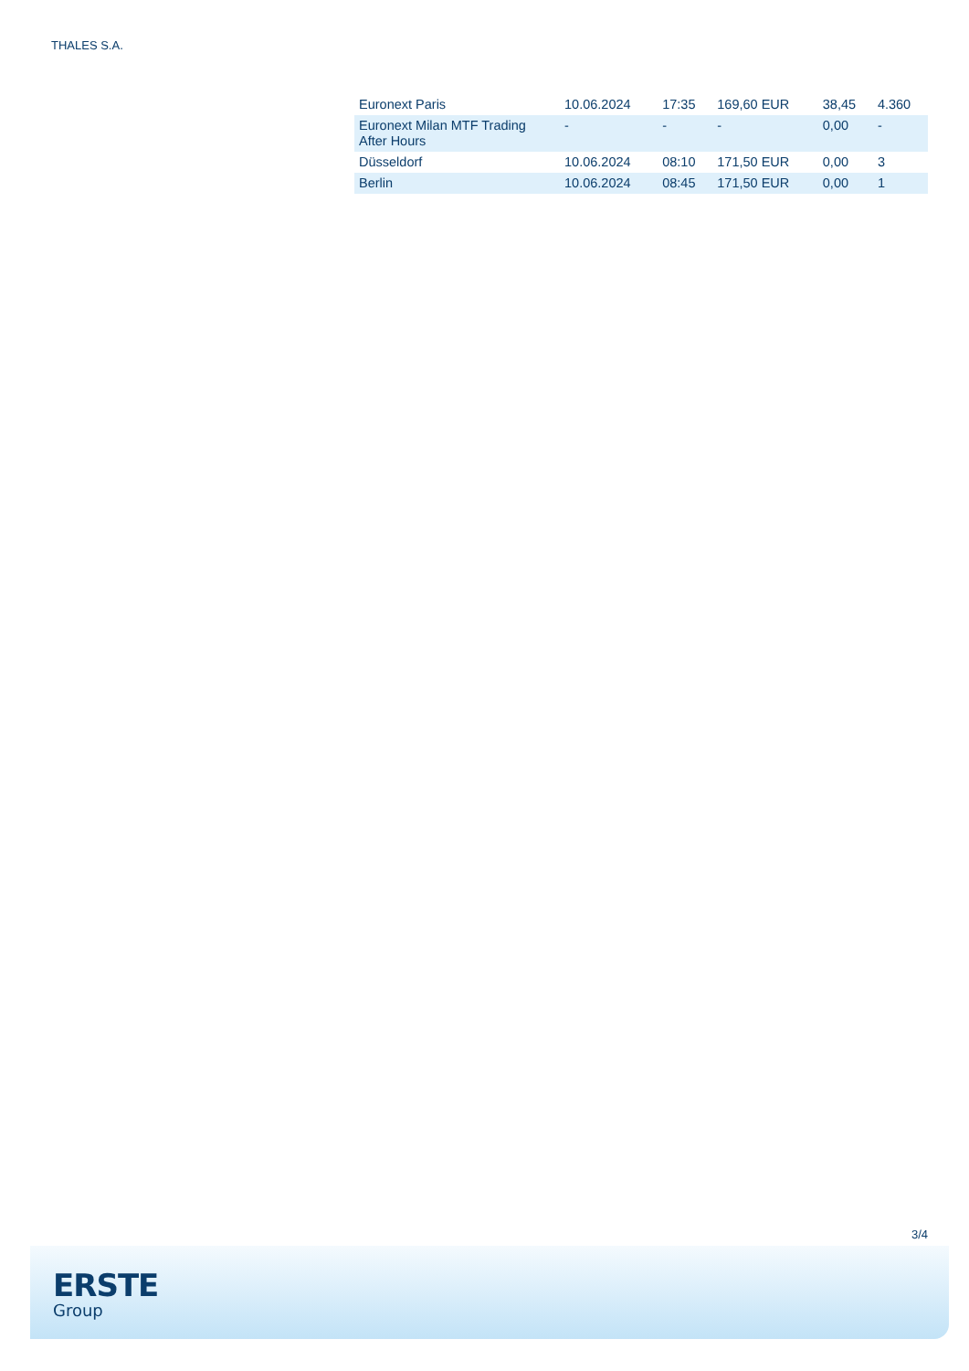THALES S.A.
| Euronext Paris | 10.06.2024 | 17:35 | 169,60 EUR | 38,45 | 4.360 |
| Euronext Milan MTF Trading After Hours | - | - | - | 0,00 | - |
| Düsseldorf | 10.06.2024 | 08:10 | 171,50 EUR | 0,00 | 3 |
| Berlin | 10.06.2024 | 08:45 | 171,50 EUR | 0,00 | 1 |
3/4
ERSTE
Group